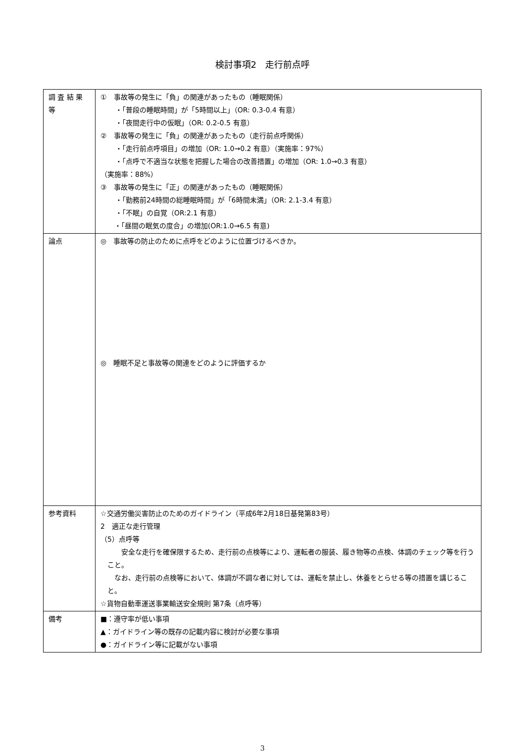検討事項2　走行前点呼
| 調 査 結 果 等 | ① 事故等の発生に「負」の関連があったもの（睡眠関係） ・「普段の睡眠時間」が「5時間以上」（OR: 0.3-0.4 有意） ・「夜間走行中の仮眠」（OR: 0.2-0.5 有意） ② 事故等の発生に「負」の関連があったもの（走行前点呼関係） ・「走行前点呼項目」の増加（OR: 1.0→0.2 有意）（実施率：97%） ・「点呼で不適当な状態を把握した場合の改善措置」の増加（OR: 1.0→0.3 有意） （実施率：88%） ③ 事故等の発生に「正」の関連があったもの（睡眠関係） ・「勤務前24時間の総睡眠時間」が「6時間未満」（OR: 2.1-3.4 有意） ・「不眠」の自覚（OR:2.1 有意） ・「昼間の眠気の度合」の増加(OR:1.0→6.5 有意) |
| 論点 | ◎ 事故等の防止のために点呼をどのように位置づけるべきか。 ◎ 睡眠不足と事故等の関連をどのように評価するか |
| 参考資料 | ☆交通労働災害防止のためのガイドライン（平成6年2月18日基発第83号） 2 適正な走行管理 （5）点呼等 安全な走行を確保限するため、走行前の点検等により、運転者の服装、履き物等の点検、体調のチェック等を行うこと。 なお、走行前の点検等において、体調が不調な者に対しては、運転を禁止し、休養をとらせる等の措置を講じること。 ☆貨物自動車運送事業輸送安全規則 第7条（点呼等） |
| 備考 | ■：遵守率が低い事項 ▲：ガイドライン等の既存の記載内容に検討が必要な事項 ●：ガイドライン等に記載がない事項 |
3